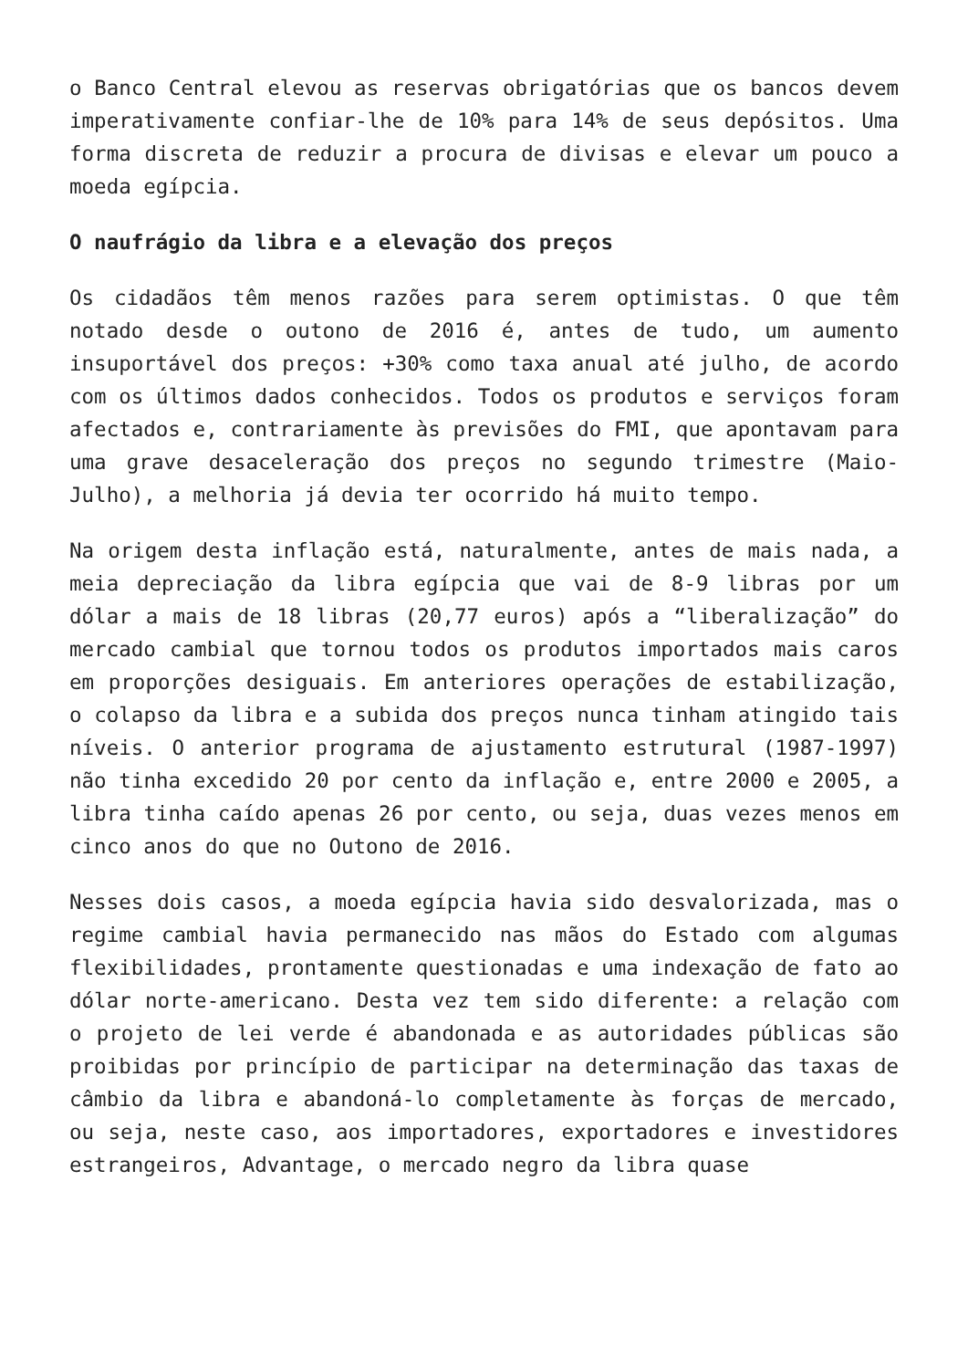o Banco Central elevou as reservas obrigatórias que os bancos devem imperativamente confiar-lhe de 10% para 14% de seus depósitos. Uma forma discreta de reduzir a procura de divisas e elevar um pouco a moeda egípcia.
O naufrágio da libra e a elevação dos preços
Os cidadãos têm menos razões para serem optimistas. O que têm notado desde o outono de 2016 é, antes de tudo, um aumento insuportável dos preços: +30% como taxa anual até julho, de acordo com os últimos dados conhecidos. Todos os produtos e serviços foram afectados e, contrariamente às previsões do FMI, que apontavam para uma grave desaceleração dos preços no segundo trimestre (Maio-Julho), a melhoria já devia ter ocorrido há muito tempo.
Na origem desta inflação está, naturalmente, antes de mais nada, a meia depreciação da libra egípcia que vai de 8-9 libras por um dólar a mais de 18 libras (20,77 euros) após a “liberalização” do mercado cambial que tornou todos os produtos importados mais caros em proporções desiguais. Em anteriores operações de estabilização, o colapso da libra e a subida dos preços nunca tinham atingido tais níveis. O anterior programa de ajustamento estrutural (1987-1997) não tinha excedido 20 por cento da inflação e, entre 2000 e 2005, a libra tinha caído apenas 26 por cento, ou seja, duas vezes menos em cinco anos do que no Outono de 2016.
Nesses dois casos, a moeda egípcia havia sido desvalorizada, mas o regime cambial havia permanecido nas mãos do Estado com algumas flexibilidades, prontamente questionadas e uma indexação de fato ao dólar norte-americano. Desta vez tem sido diferente: a relação com o projeto de lei verde é abandonada e as autoridades públicas são proibidas por princípio de participar na determinação das taxas de câmbio da libra e abandoná-lo completamente às forças de mercado, ou seja, neste caso, aos importadores, exportadores e investidores estrangeiros, Advantage, o mercado negro da libra quase